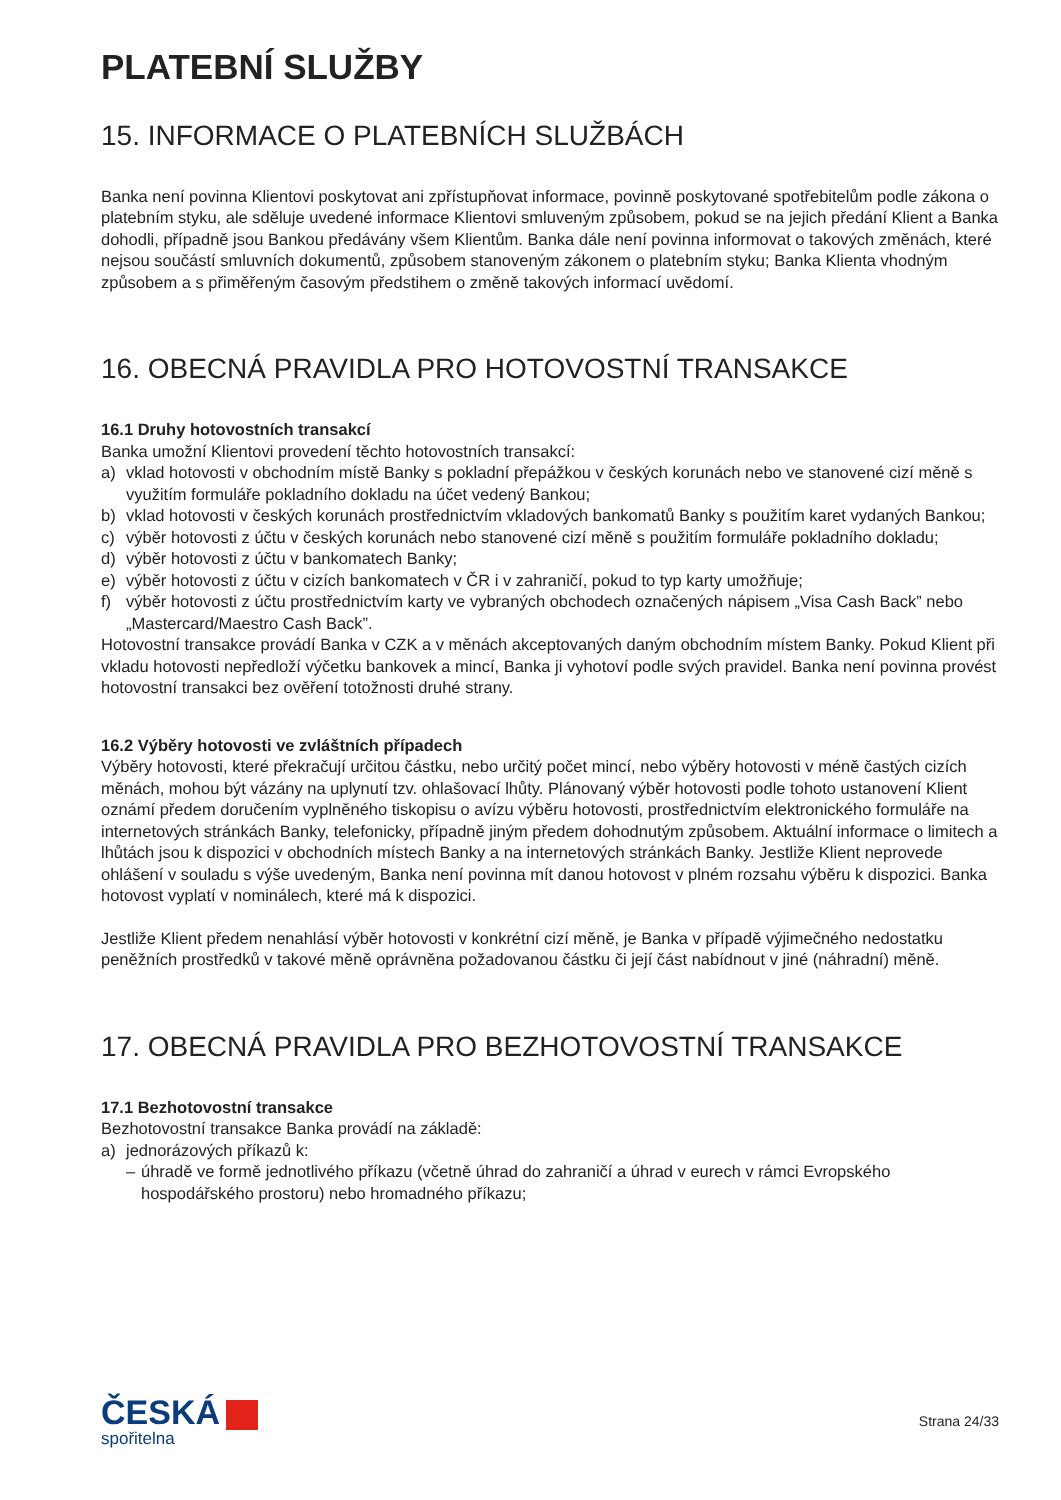PLATEBNÍ SLUŽBY
15. INFORMACE O PLATEBNÍCH SLUŽBÁCH
Banka není povinna Klientovi poskytovat ani zpřístupňovat informace, povinně poskytované spotřebitelům podle zákona o platebním styku, ale sděluje uvedené informace Klientovi smluveným způsobem, pokud se na jejich předání Klient a Banka dohodli, případně jsou Bankou předávány všem Klientům. Banka dále není povinna informovat o takových změnách, které nejsou součástí smluvních dokumentů, způsobem stanoveným zákonem o platebním styku; Banka Klienta vhodným způsobem a s přiměřeným časovým předstihem o změně takových informací uvědomí.
16. OBECNÁ PRAVIDLA PRO HOTOVOSTNÍ TRANSAKCE
16.1 Druhy hotovostních transakcí
Banka umožní Klientovi provedení těchto hotovostních transakcí:
a) vklad hotovosti v obchodním místě Banky s pokladní přepážkou v českých korunách nebo ve stanovené cizí měně s využitím formuláře pokladního dokladu na účet vedený Bankou;
b) vklad hotovosti v českých korunách prostřednictvím vkladových bankomatů Banky s použitím karet vydaných Bankou;
c) výběr hotovosti z účtu v českých korunách nebo stanovené cizí měně s použitím formuláře pokladního dokladu;
d) výběr hotovosti z účtu v bankomatech Banky;
e) výběr hotovosti z účtu v cizích bankomatech v ČR i v zahraničí, pokud to typ karty umožňuje;
f) výběr hotovosti z účtu prostřednictvím karty ve vybraných obchodech označených nápisem „Visa Cash Back” nebo „Mastercard/Maestro Cash Back”.
Hotovostní transakce provádí Banka v CZK a v měnách akceptovaných daným obchodním místem Banky. Pokud Klient při vkladu hotovosti nepředloží výčetku bankovek a mincí, Banka ji vyhotoví podle svých pravidel. Banka není povinna provést hotovostní transakci bez ověření totožnosti druhé strany.
16.2 Výběry hotovosti ve zvláštních případech
Výběry hotovosti, které překračují určitou částku, nebo určitý počet mincí, nebo výběry hotovosti v méně častých cizích měnách, mohou být vázány na uplynutí tzv. ohlašovací lhůty. Plánovaný výběr hotovosti podle tohoto ustanovení Klient oznámí předem doručením vyplněného tiskopisu o avízu výběru hotovosti, prostřednictvím elektronického formuláře na internetových stránkách Banky, telefonicky, případně jiným předem dohodnutým způsobem. Aktuální informace o limitech a lhůtách jsou k dispozici v obchodních místech Banky a na internetových stránkách Banky. Jestliže Klient neprovede ohlášení v souladu s výše uvedeným, Banka není povinna mít danou hotovost v plném rozsahu výběru k dispozici. Banka hotovost vyplatí v nominálech, které má k dispozici.
Jestliže Klient předem nenahlásí výběr hotovosti v konkrétní cizí měně, je Banka v případě výjimečného nedostatku peněžních prostředků v takové měně oprávněna požadovanou částku či její část nabídnout v jiné (náhradní) měně.
17. OBECNÁ PRAVIDLA PRO BEZHOTOVOSTNÍ TRANSAKCE
17.1 Bezhotovostní transakce
Bezhotovostní transakce Banka provádí na základě:
a) jednorázových příkazů k:
– úhradě ve formě jednotlivého příkazu (včetně úhrad do zahraničí a úhrad v eurech v rámci Evropského hospodářského prostoru) nebo hromadného příkazu;
ČESKÁ
spořitelna
Strana 24/33